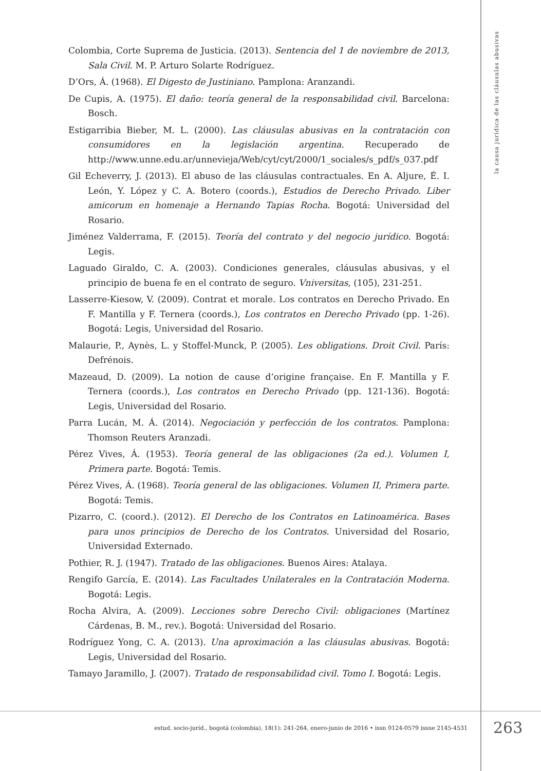la causa jurídica de las cláusulas abusivas
Colombia, Corte Suprema de Justicia. (2013). Sentencia del 1 de noviembre de 2013, Sala Civil. M. P. Arturo Solarte Rodríguez.
D’Ors, Á. (1968). El Digesto de Justiniano. Pamplona: Aranzandi.
De Cupis, A. (1975). El daño: teoría general de la responsabilidad civil. Barcelona: Bosch.
Estigarribia Bieber, M. L. (2000). Las cláusulas abusivas en la contratación con consumidores en la legislación argentina. Recuperado de http://www.unne.edu.ar/unnevieja/Web/cyt/cyt/2000/1_sociales/s_pdf/s_037.pdf
Gil Echeverry, J. (2013). El abuso de las cláusulas contractuales. En A. Aljure, É. I. León, Y. López y C. A. Botero (coords.), Estudios de Derecho Privado. Liber amicorum en homenaje a Hernando Tapias Rocha. Bogotá: Universidad del Rosario.
Jiménez Valderrama, F. (2015). Teoría del contrato y del negocio jurídico. Bogotá: Legis.
Laguado Giraldo, C. A. (2003). Condiciones generales, cláusulas abusivas, y el principio de buena fe en el contrato de seguro. Vniversitas, (105), 231-251.
Lasserre-Kiesow, V. (2009). Contrat et morale. Los contratos en Derecho Privado. En F. Mantilla y F. Ternera (coords.), Los contratos en Derecho Privado (pp. 1-26). Bogotá: Legis, Universidad del Rosario.
Malaurie, P., Aynès, L. y Stoffel-Munck, P. (2005). Les obligations. Droit Civil. París: Defrénois.
Mazeaud, D. (2009). La notion de cause d’origine française. En F. Mantilla y F. Ternera (coords.), Los contratos en Derecho Privado (pp. 121-136). Bogotá: Legis, Universidad del Rosario.
Parra Lucán, M. Á. (2014). Negociación y perfección de los contratos. Pamplona: Thomson Reuters Aranzadi.
Pérez Vives, Á. (1953). Teoría general de las obligaciones (2a ed.). Volumen I, Primera parte. Bogotá: Temis.
Pérez Vives, Á. (1968). Teoría general de las obligaciones. Volumen II, Primera parte. Bogotá: Temis.
Pizarro, C. (coord.). (2012). El Derecho de los Contratos en Latinoamérica. Bases para unos principios de Derecho de los Contratos. Universidad del Rosario, Universidad Externado.
Pothier, R. J. (1947). Tratado de las obligaciones. Buenos Aires: Atalaya.
Rengifo García, E. (2014). Las Facultades Unilaterales en la Contratación Moderna. Bogotá: Legis.
Rocha Alvira, A. (2009). Lecciones sobre Derecho Civil: obligaciones (Martínez Cárdenas, B. M., rev.). Bogotá: Universidad del Rosario.
Rodríguez Yong, C. A. (2013). Una aproximación a las cláusulas abusivas. Bogotá: Legis, Universidad del Rosario.
Tamayo Jaramillo, J. (2007). Tratado de responsabilidad civil. Tomo I. Bogotá: Legis.
estud. socio-juríd., bogotá (colombia), 18(1): 241-264, enero-junio de 2016 • issn 0124-0579 issne 2145-4531 263